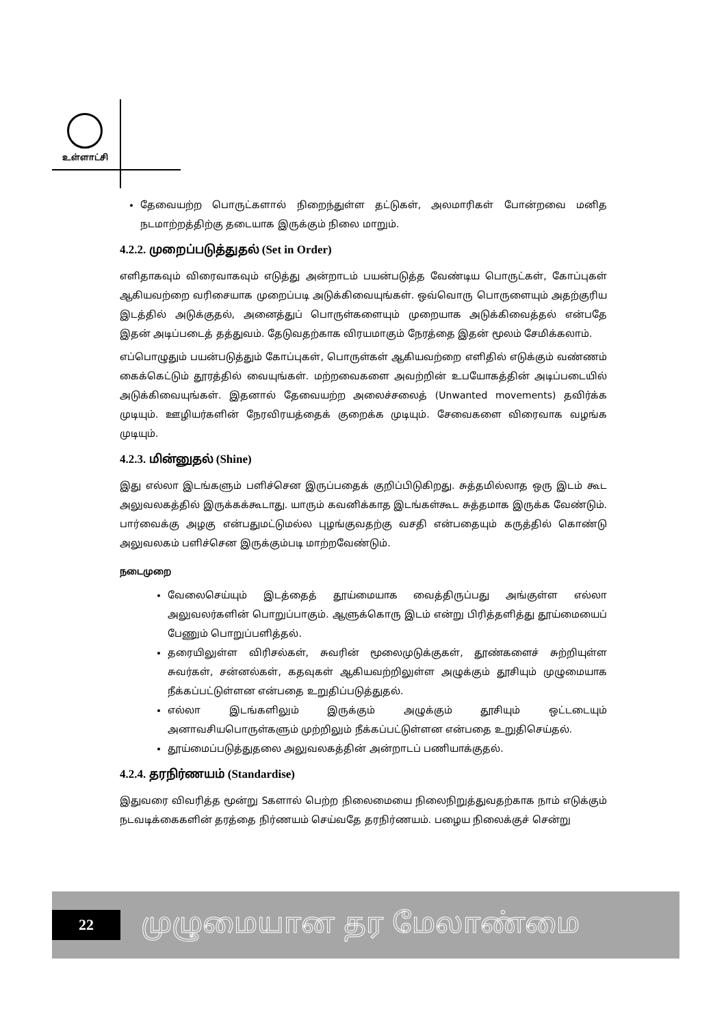உள்ளாட்சி
தேவையற்ற பொருட்களால் நிறைந்துள்ள தட்டுகள், அலமாரிகள் போன்றவை மனித நடமாற்றத்திற்கு தடையாக இருக்கும் நிலை மாறும்.
4.2.2. முறைப்படுத்துதல் (Set in Order)
எளிதாகவும் விரைவாகவும் எடுத்து அன்றாடம் பயன்படுத்த வேண்டிய பொருட்கள், கோப்புகள் ஆகியவற்றை வரிசையாக முறைப்படி அடுக்கிவையுங்கள். ஒவ்வொரு பொருளையும் அதற்குரிய இடத்தில் அடுக்குதல், அனைத்துப் பொருள்களையும் முறையாக அடுக்கிவைத்தல் என்பதே இதன் அடிப்படைத் தத்துவம். தேடுவதற்காக விரயமாகும் நேரத்தை இதன் மூலம் சேமிக்கலாம்.
எப்பொழுதும் பயன்படுத்தும் கோப்புகள், பொருள்கள் ஆகியவற்றை எளிதில் எடுக்கும் வண்ணம் கைக்கெட்டும் தூரத்தில் வையுங்கள். மற்றவைகளை அவற்றின் உபயோகத்தின் அடிப்படையில் அடுக்கிவையுங்கள். இதனால் தேவையற்ற அலைச்சலைத் (Unwanted movements) தவிர்க்க முடியும். ஊழியர்களின் நேரவிரயத்தைக் குறைக்க முடியும். சேவைகளை விரைவாக வழங்க முடியும்.
4.2.3. மின்னுதல் (Shine)
இது எல்லா இடங்களும் பளிச்சென இருப்பதைக் குறிப்பிடுகிறது. சுத்தமில்லாத ஒரு இடம் கூட அலுவலகத்தில் இருக்கக்கூடாது. யாரும் கவனிக்காத இடங்கள்கூட சுத்தமாக இருக்க வேண்டும். பார்வைக்கு அழகு என்பதுமட்டுமல்ல புழங்குவதற்கு வசதி என்பதையும் கருத்தில் கொண்டு அலுவலகம் பளிச்சென இருக்கும்படி மாற்றவேண்டும்.
நடைமுறை
வேலைசெய்யும் இடத்தைத் தூய்மையாக வைத்திருப்பது அங்குள்ள எல்லா அலுவலர்களின் பொறுப்பாகும். ஆளுக்கொரு இடம் என்று பிரித்தளித்து தூய்மையைப் பேணும் பொறுப்பளித்தல்.
தரையிலுள்ள விரிசல்கள், சுவரின் மூலைமுடுக்குகள், தூண்களைச் சுற்றியுள்ள சுவர்கள், சன்னல்கள், கதவுகள் ஆகியவற்றிலுள்ள அழுக்கும் தூசியும் முழுமையாக நீக்கப்பட்டுள்ளன என்பதை உறுதிப்படுத்துதல்.
எல்லா இடங்களிலும் இருக்கும் அழுக்கும் தூசியும் ஒட்டடையும் அனாவசியபொருள்களும் முற்றிலும் நீக்கப்பட்டுள்ளன என்பதை உறுதிசெய்தல்.
தூய்மைப்படுத்துதலை அலுவலகத்தின் அன்றாடப் பணியாக்குதல்.
4.2.4. தரநிர்ணயம் (Standardise)
இதுவரை விவரித்த மூன்று Sகளால் பெற்ற நிலைமையை நிலைநிறுத்துவதற்காக நாம் எடுக்கும் நடவடிக்கைகளின் தரத்தை நிர்ணயம் செய்வதே தரநிர்ணயம். பழைய நிலைக்குச் சென்று
22
முழுமையான தர மேலாண்மை